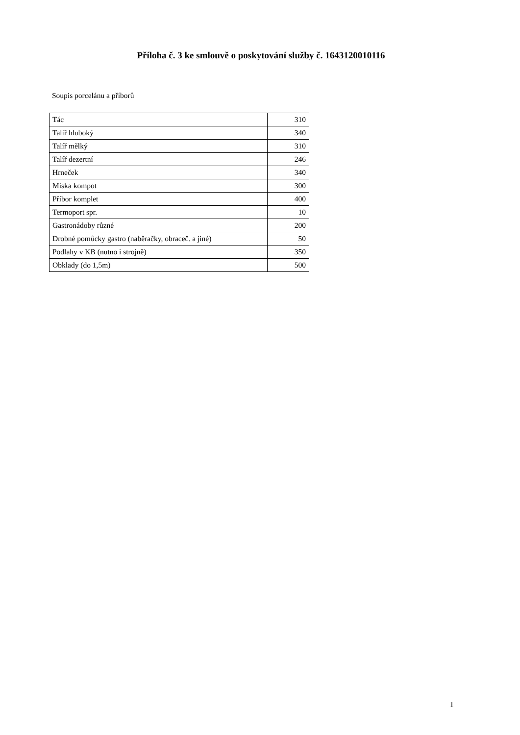Příloha č. 3 ke smlouvě o poskytování služby č. 1643120010116
Soupis porcelánu a příborů
| Tác | 310 |
| Talíř hluboký | 340 |
| Talíř mělký | 310 |
| Talíř dezertní | 246 |
| Hrneček | 340 |
| Miska kompot | 300 |
| Příbor komplet | 400 |
| Termoport spr. | 10 |
| Gastronádoby různé | 200 |
| Drobné pomůcky gastro (naběračky, obraceč. a jiné) | 50 |
| Podlahy v KB (nutno i strojně) | 350 |
| Obklady (do 1,5m) | 500 |
1